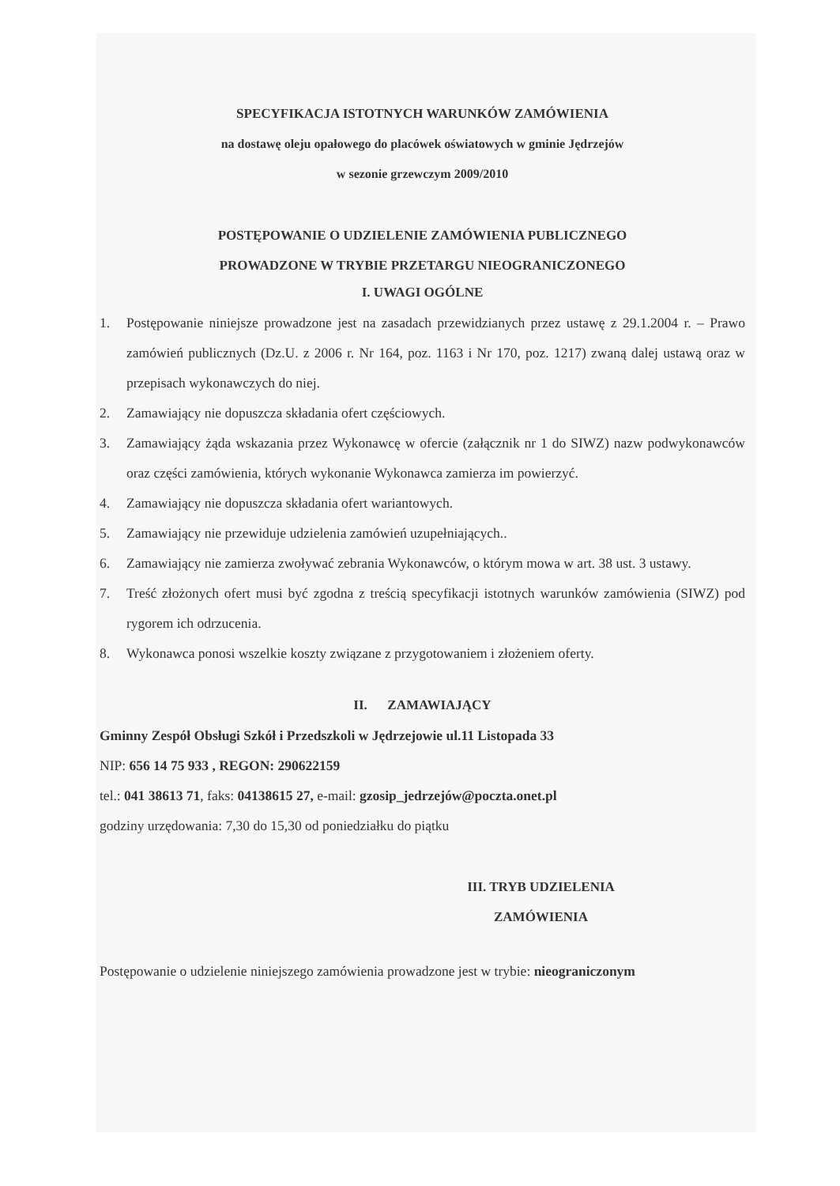SPECYFIKACJA ISTOTNYCH WARUNKÓW ZAMÓWIENIA
na dostawę oleju opałowego do placówek oświatowych w gminie Jędrzejów
w sezonie grzewczym 2009/2010
POSTĘPOWANIE O UDZIELENIE ZAMÓWIENIA PUBLICZNEGO
PROWADZONE W TRYBIE PRZETARGU NIEOGRANICZONEGO
I. UWAGI OGÓLNE
1. Postępowanie niniejsze prowadzone jest na zasadach przewidzianych przez ustawę z 29.1.2004 r. – Prawo zamówień publicznych (Dz.U. z 2006 r. Nr 164, poz. 1163 i Nr 170, poz. 1217) zwaną dalej ustawą oraz w przepisach wykonawczych do niej.
2. Zamawiający nie dopuszcza składania ofert częściowych.
3. Zamawiający żąda wskazania przez Wykonawcę w ofercie (załącznik nr 1 do SIWZ) nazw podwykonawców oraz części zamówienia, których wykonanie Wykonawca zamierza im powierzyć.
4. Zamawiający nie dopuszcza składania ofert wariantowych.
5. Zamawiający nie przewiduje udzielenia zamówień uzupełniających..
6. Zamawiający nie zamierza zwoływać zebrania Wykonawców, o którym mowa w art. 38 ust. 3 ustawy.
7. Treść złożonych ofert musi być zgodna z treścią specyfikacji istotnych warunków zamówienia (SIWZ) pod rygorem ich odrzucenia.
8. Wykonawca ponosi wszelkie koszty związane z przygotowaniem i złożeniem oferty.
II. ZAMAWIAJĄCY
Gminny Zespół Obsługi Szkół i Przedszkoli w Jędrzejowie ul.11 Listopada 33
NIP: 656 14 75 933 , REGON: 290622159
tel.: 041 38613 71, faks: 04138615 27, e-mail: gzosip_jedrzejów@poczta.onet.pl
godziny urzędowania: 7,30 do 15,30 od poniedziałku do piątku
III. TRYB UDZIELENIA
ZAMÓWIENIA
Postępowanie o udzielenie niniejszego zamówienia prowadzone jest w trybie: nieograniczonym